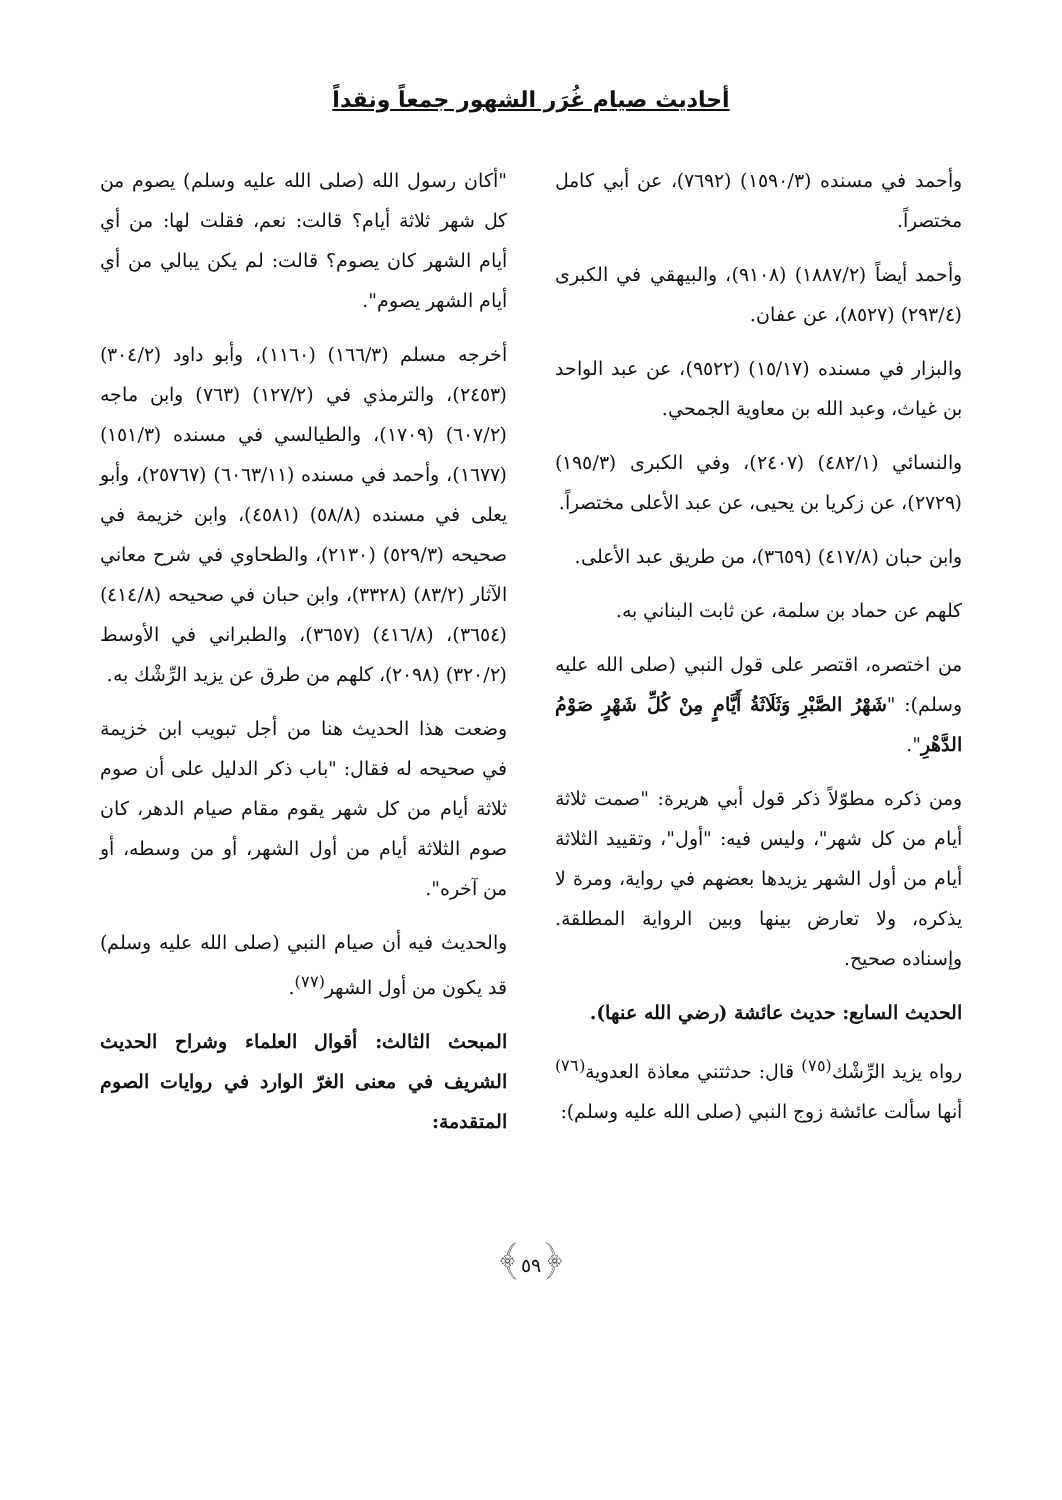أحاديث صيام غُرَر الشهور جمعاً ونقداً
وأحمد في مسنده (١٥٩٠/٣) (٧٦٩٢)، عن أبي كامل مختصراً.
وأحمد أيضاً (١٨٨٧/٢) (٩١٠٨)، والبيهقي في الكبرى (٢٩٣/٤) (٨٥٢٧)، عن عفان.
والبزار في مسنده (١٥/١٧) (٩٥٢٢)، عن عبد الواحد بن غياث، وعبد الله بن معاوية الجمحي.
والنسائي (٤٨٢/١) (٢٤٠٧)، وفي الكبرى (١٩٥/٣) (٢٧٢٩)، عن زكريا بن يحيى، عن عبد الأعلى مختصراً.
وابن حبان (٤١٧/٨) (٣٦٥٩)، من طريق عبد الأعلى.
كلهم عن حماد بن سلمة، عن ثابت البناني به.
من اختصره، اقتصر على قول النبي (صلى الله عليه وسلم): "شَهْرُ الصَّبْرِ وَثَلَاثَةُ أَيَّامٍ مِنْ كُلِّ شَهْرٍ صَوْمُ الدَّهْرِ".
ومن ذكره مطوّلاً ذكر قول أبي هريرة: "صمت ثلاثة أيام من كل شهر"، وليس فيه: "أول"، وتقييد الثلاثة أيام من أول الشهر يزيدها بعضهم في رواية، ومرة لا يذكره، ولا تعارض بينها وبين الرواية المطلقة. وإسناده صحيح.
الحديث السابع: حديث عائشة (رضي الله عنها).
رواه يزيد الرِّشْك<sup>(٧٥)</sup> قال: حدثتني معاذة العدوية<sup>(٧٦)</sup> أنها سألت عائشة زوج النبي (صلى الله عليه وسلم):
"أكان رسول الله (صلى الله عليه وسلم) يصوم من كل شهر ثلاثة أيام؟ قالت: نعم، فقلت لها: من أي أيام الشهر كان يصوم؟ قالت: لم يكن يبالي من أي أيام الشهر يصوم".
أخرجه مسلم (١٦٦/٣) (١١٦٠)، وأبو داود (٣٠٤/٢) (٢٤٥٣)، والترمذي في (١٢٧/٢) (٧٦٣) وابن ماجه (٦٠٧/٢) (١٧٠٩)، والطيالسي في مسنده (١٥١/٣) (١٦٧٧)، وأحمد في مسنده (٦٠٦٣/١١) (٢٥٧٦٧)، وأبو يعلى في مسنده (٥٨/٨) (٤٥٨١)، وابن خزيمة في صحيحه (٥٢٩/٣) (٢١٣٠)، والطحاوي في شرح معاني الآثار (٨٣/٢) (٣٣٢٨)، وابن حبان في صحيحه (٤١٤/٨) (٣٦٥٤)، (٤١٦/٨) (٣٦٥٧)، والطبراني في الأوسط (٣٢٠/٢) (٢٠٩٨)، كلهم من طرق عن يزيد الرِّشْك به.
وضعت هذا الحديث هنا من أجل تبويب ابن خزيمة في صحيحه له فقال: "باب ذكر الدليل على أن صوم ثلاثة أيام من كل شهر يقوم مقام صيام الدهر، كان صوم الثلاثة أيام من أول الشهر، أو من وسطه، أو من آخره".
والحديث فيه أن صيام النبي (صلى الله عليه وسلم) قد يكون من أول الشهر<sup>(٧٧)</sup>.
المبحث الثالث: أقوال العلماء وشراح الحديث الشريف في معنى الغرّ الوارد في روايات الصوم المتقدمة:
﴿٥٩﴾